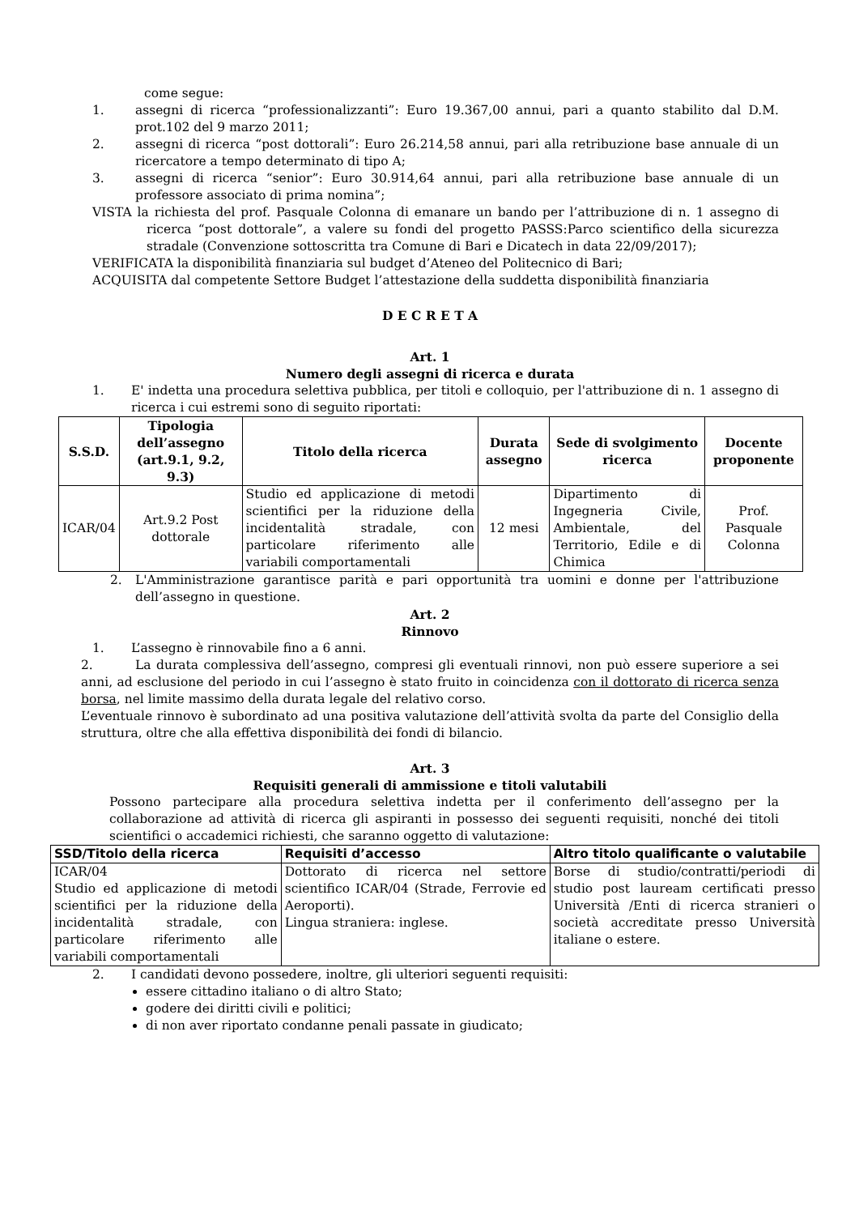come segue:
1. assegni di ricerca “professionalizzanti”: Euro 19.367,00 annui, pari a quanto stabilito dal D.M. prot.102 del 9 marzo 2011;
2. assegni di ricerca “post dottorali”: Euro 26.214,58 annui, pari alla retribuzione base annuale di un ricercatore a tempo determinato di tipo A;
3. assegni di ricerca “senior”: Euro 30.914,64 annui, pari alla retribuzione base annuale di un professore associato di prima nomina”;
VISTA la richiesta del prof. Pasquale Colonna di emanare un bando per l’attribuzione di n. 1 assegno di ricerca “post dottorale”, a valere su fondi del progetto PASSS:Parco scientifico della sicurezza stradale (Convenzione sottoscritta tra Comune di Bari e Dicatech in data 22/09/2017);
VERIFICATA la disponibilità finanziaria sul budget d’Ateneo del Politecnico di Bari;
ACQUISITA dal competente Settore Budget l’attestazione della suddetta disponibilità finanziaria
D E C R E T A
Art. 1
Numero degli assegni di ricerca e durata
1. E' indetta una procedura selettiva pubblica, per titoli e colloquio, per l'attribuzione di n. 1 assegno di ricerca i cui estremi sono di seguito riportati:
| S.S.D. | Tipologia dell’assegno (art.9.1, 9.2, 9.3) | Titolo della ricerca | Durata assegno | Sede di svolgimento ricerca | Docente proponente |
| --- | --- | --- | --- | --- | --- |
| ICAR/04 | Art.9.2 Post dottorale | Studio ed applicazione di metodi scientifici per la riduzione della incidentalità stradale, con particolare riferimento alle variabili comportamentali | 12 mesi | Dipartimento di Ingegneria Civile, Ambientale, del Territorio, Edile e di Chimica | Prof. Pasquale Colonna |
2. L'Amministrazione garantisce parità e pari opportunità tra uomini e donne per l'attribuzione dell’assegno in questione.
Art. 2
Rinnovo
1. L’assegno è rinnovabile fino a 6 anni.
2. La durata complessiva dell’assegno, compresi gli eventuali rinnovi, non può essere superiore a sei anni, ad esclusione del periodo in cui l’assegno è stato fruito in coincidenza con il dottorato di ricerca senza borsa, nel limite massimo della durata legale del relativo corso.
L’eventuale rinnovo è subordinato ad una positiva valutazione dell’attività svolta da parte del Consiglio della struttura, oltre che alla effettiva disponibilità dei fondi di bilancio.
Art. 3
Requisiti generali di ammissione e titoli valutabili
Possono partecipare alla procedura selettiva indetta per il conferimento dell’assegno per la collaborazione ad attività di ricerca gli aspiranti in possesso dei seguenti requisiti, nonché dei titoli scientifici o accademici richiesti, che saranno oggetto di valutazione:
| SSD/Titolo della ricerca | Requisiti d’accesso | Altro titolo qualificante o valutabile |
| --- | --- | --- |
| ICAR/04 Studio ed applicazione di metodi scientifici per la riduzione della incidentalità stradale, con particolare riferimento alle variabili comportamentali | Dottorato di ricerca nel settore scientifico ICAR/04 (Strade, Ferrovie ed Aeroporti). Lingua straniera: inglese. | Borse di studio/contratti/periodi di studio post lauream certificati presso Università /Enti di ricerca stranieri o società accreditate presso Università italiane o estere. |
2. I candidati devono possedere, inoltre, gli ulteriori seguenti requisiti:
essere cittadino italiano o di altro Stato;
godere dei diritti civili e politici;
di non aver riportato condanne penali passate in giudicato;